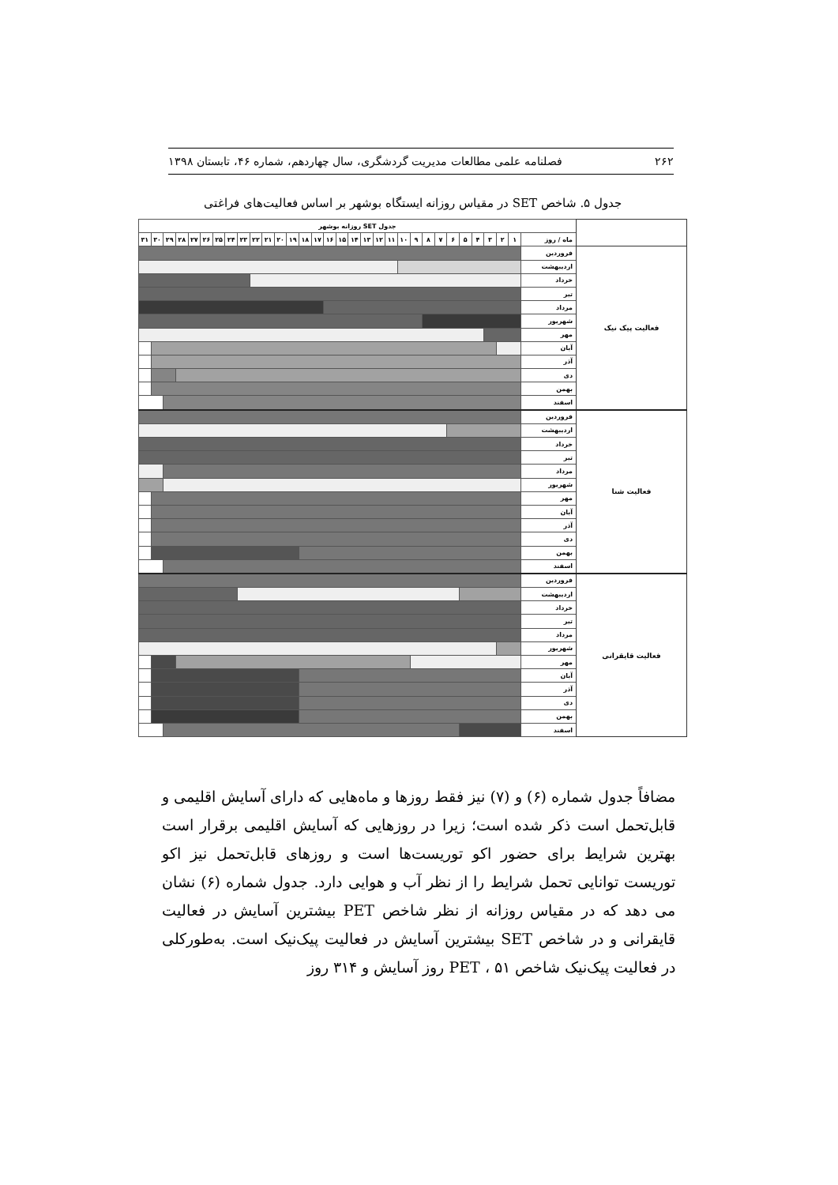۲۶۲ فصلنامه علمی مطالعات مدیریت گردشگری، سال چهاردهم، شماره ۴۶، تابستان ۱۳۹۸
جدول ۵. شاخص SET در مقیاس روزانه ایستگاه بوشهر بر اساس فعالیت‌های فراغتی
| | جدول SET روزانه بوشهر | | | | | | | | | | | | | | | | | | | | | | | | | | | | | | | |
| --- | --- | --- | --- | --- | --- | --- | --- | --- | --- | --- | --- | --- | --- | --- | --- | --- | --- | --- | --- | --- | --- | --- | --- | --- | --- | --- | --- | --- | --- | --- | --- | --- |
| | ماه / روز | ۱ | ۲ | ۳ | ۴ | ۵ | ۶ | ۷ | ۸ | ۹ | ۱۰ | ۱۱ | ۱۲ | ۱۳ | ۱۴ | ۱۵ | ۱۶ | ۱۷ | ۱۸ | ۱۹ | ۲۰ | ۲۱ | ۲۲ | ۲۳ | ۲۴ | ۲۵ | ۲۶ | ۲۷ | ۲۸ | ۲۹ | ۳۰ | ۳۱ |
| فعالیت پیک نیک | فروردین | | | | | | | | | | | | | | | | | | | | | | | | | | | | | | | |
| | اردیبهشت | | | | | | | | | | | | | | | | | | | | | | | | | | | | | | | |
| | خرداد | | | | | | | | | | | | | | | | | | | | | | | | | | | | | | | |
| | تیر | | | | | | | | | | | | | | | | | | | | | | | | | | | | | | | |
| | مرداد | | | | | | | | | | | | | | | | | | | | | | | | | | | | | | | |
| | شهریور | | | | | | | | | | | | | | | | | | | | | | | | | | | | | | | |
| | مهر | | | | | | | | | | | | | | | | | | | | | | | | | | | | | | | |
| | آبان | | | | | | | | | | | | | | | | | | | | | | | | | | | | | | | |
| | آذر | | | | | | | | | | | | | | | | | | | | | | | | | | | | | | | |
| | دی | | | | | | | | | | | | | | | | | | | | | | | | | | | | | | | |
| | بهمن | | | | | | | | | | | | | | | | | | | | | | | | | | | | | | | |
| | اسفند | | | | | | | | | | | | | | | | | | | | | | | | | | | | | | | |
| فعالیت شنا | فروردین | | | | | | | | | | | | | | | | | | | | | | | | | | | | | | | |
| | اردیبهشت | | | | | | | | | | | | | | | | | | | | | | | | | | | | | | | |
| | خرداد | | | | | | | | | | | | | | | | | | | | | | | | | | | | | | | |
| | تیر | | | | | | | | | | | | | | | | | | | | | | | | | | | | | | | |
| | مرداد | | | | | | | | | | | | | | | | | | | | | | | | | | | | | | | |
| | شهریور | | | | | | | | | | | | | | | | | | | | | | | | | | | | | | | |
| | مهر | | | | | | | | | | | | | | | | | | | | | | | | | | | | | | | |
| | آبان | | | | | | | | | | | | | | | | | | | | | | | | | | | | | | | |
| | آذر | | | | | | | | | | | | | | | | | | | | | | | | | | | | | | | |
| | دی | | | | | | | | | | | | | | | | | | | | | | | | | | | | | | | |
| | بهمن | | | | | | | | | | | | | | | | | | | | | | | | | | | | | | | |
| | اسفند | | | | | | | | | | | | | | | | | | | | | | | | | | | | | | | |
| فعالیت قایقرانی | فروردین | | | | | | | | | | | | | | | | | | | | | | | | | | | | | | | |
| | اردیبهشت | | | | | | | | | | | | | | | | | | | | | | | | | | | | | | | |
| | خرداد | | | | | | | | | | | | | | | | | | | | | | | | | | | | | | | |
| | تیر | | | | | | | | | | | | | | | | | | | | | | | | | | | | | | | |
| | مرداد | | | | | | | | | | | | | | | | | | | | | | | | | | | | | | | |
| | شهریور | | | | | | | | | | | | | | | | | | | | | | | | | | | | | | | |
| | مهر | | | | | | | | | | | | | | | | | | | | | | | | | | | | | | | |
| | آبان | | | | | | | | | | | | | | | | | | | | | | | | | | | | | | | |
| | آذر | | | | | | | | | | | | | | | | | | | | | | | | | | | | | | | |
| | دی | | | | | | | | | | | | | | | | | | | | | | | | | | | | | | | |
| | بهمن | | | | | | | | | | | | | | | | | | | | | | | | | | | | | | | |
| | اسفند | | | | | | | | | | | | | | | | | | | | | | | | | | | | | | | |
مضافاً جدول شماره (۶) و (۷) نیز فقط روزها و ماه‌هایی که دارای آسایش اقلیمی و قابل‌تحمل است ذکر شده است؛ زیرا در روزهایی که آسایش اقلیمی برقرار است بهترین شرایط برای حضور اکو توریست‌ها است و روزهای قابل‌تحمل نیز اکو توریست توانایی تحمل شرایط را از نظر آب و هوایی دارد. جدول شماره (۶) نشان می دهد که در مقیاس روزانه از نظر شاخص PET بیشترین آسایش در فعالیت قایقرانی و در شاخص SET بیشترین آسایش در فعالیت پیک‌نیک است. به‌طورکلی در فعالیت پیک‌نیک شاخص PET ، ۵۱ روز آسایش و ۳۱۴ روز